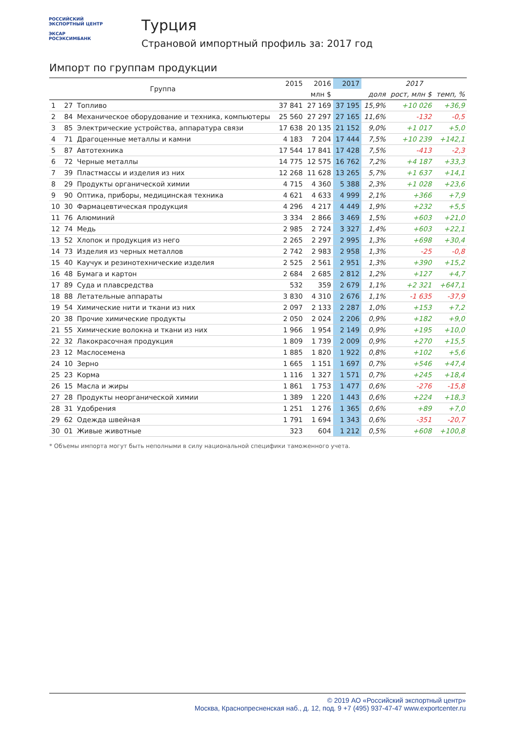РОССИЙСКИЙ
ЭКСПОРТНЫЙ ЦЕНТР
ЭКСАР
РОСЭКСИМБАНК
Турция
Страновой импортный профиль за: 2017 год
Импорт по группам продукции
| Группа | | | 2015 | 2016 | 2017 | 2017 | | |
| --- | --- | --- | --- | --- | --- | --- | --- | --- |
| | | | млн $ | | | доля | рост, млн $ | темп, % |
| 1 | 27 | Топливо | 37 841 | 27 169 | 37 195 | 15,9% | +10 026 | +36,9 |
| 2 | 84 | Механическое оборудование и техника, компьютеры | 25 560 | 27 297 | 27 165 | 11,6% | -132 | -0,5 |
| 3 | 85 | Электрические устройства, аппаратура связи | 17 638 | 20 135 | 21 152 | 9,0% | +1 017 | +5,0 |
| 4 | 71 | Драгоценные металлы и камни | 4 183 | 7 204 | 17 444 | 7,5% | +10 239 | +142,1 |
| 5 | 87 | Автотехника | 17 544 | 17 841 | 17 428 | 7,5% | -413 | -2,3 |
| 6 | 72 | Черные металлы | 14 775 | 12 575 | 16 762 | 7,2% | +4 187 | +33,3 |
| 7 | 39 | Пластмассы и изделия из них | 12 268 | 11 628 | 13 265 | 5,7% | +1 637 | +14,1 |
| 8 | 29 | Продукты органической химии | 4 715 | 4 360 | 5 388 | 2,3% | +1 028 | +23,6 |
| 9 | 90 | Оптика, приборы, медицинская техника | 4 621 | 4 633 | 4 999 | 2,1% | +366 | +7,9 |
| 10 | 30 | Фармацевтическая продукция | 4 296 | 4 217 | 4 449 | 1,9% | +232 | +5,5 |
| 11 | 76 | Алюминий | 3 334 | 2 866 | 3 469 | 1,5% | +603 | +21,0 |
| 12 | 74 | Медь | 2 985 | 2 724 | 3 327 | 1,4% | +603 | +22,1 |
| 13 | 52 | Хлопок и продукция из него | 2 265 | 2 297 | 2 995 | 1,3% | +698 | +30,4 |
| 14 | 73 | Изделия из черных металлов | 2 742 | 2 983 | 2 958 | 1,3% | -25 | -0,8 |
| 15 | 40 | Каучук и резинотехнические изделия | 2 525 | 2 561 | 2 951 | 1,3% | +390 | +15,2 |
| 16 | 48 | Бумага и картон | 2 684 | 2 685 | 2 812 | 1,2% | +127 | +4,7 |
| 17 | 89 | Суда и плавсредства | 532 | 359 | 2 679 | 1,1% | +2 321 | +647,1 |
| 18 | 88 | Летательные аппараты | 3 830 | 4 310 | 2 676 | 1,1% | -1 635 | -37,9 |
| 19 | 54 | Химические нити и ткани из них | 2 097 | 2 133 | 2 287 | 1,0% | +153 | +7,2 |
| 20 | 38 | Прочие химические продукты | 2 050 | 2 024 | 2 206 | 0,9% | +182 | +9,0 |
| 21 | 55 | Химические волокна и ткани из них | 1 966 | 1 954 | 2 149 | 0,9% | +195 | +10,0 |
| 22 | 32 | Лакокрасочная продукция | 1 809 | 1 739 | 2 009 | 0,9% | +270 | +15,5 |
| 23 | 12 | Маслосемена | 1 885 | 1 820 | 1 922 | 0,8% | +102 | +5,6 |
| 24 | 10 | Зерно | 1 665 | 1 151 | 1 697 | 0,7% | +546 | +47,4 |
| 25 | 23 | Корма | 1 116 | 1 327 | 1 571 | 0,7% | +245 | +18,4 |
| 26 | 15 | Масла и жиры | 1 861 | 1 753 | 1 477 | 0,6% | -276 | -15,8 |
| 27 | 28 | Продукты неорганической химии | 1 389 | 1 220 | 1 443 | 0,6% | +224 | +18,3 |
| 28 | 31 | Удобрения | 1 251 | 1 276 | 1 365 | 0,6% | +89 | +7,0 |
| 29 | 62 | Одежда швейная | 1 791 | 1 694 | 1 343 | 0,6% | -351 | -20,7 |
| 30 | 01 | Живые животные | 323 | 604 | 1 212 | 0,5% | +608 | +100,8 |
* Объемы импорта могут быть неполными в силу национальной специфики таможенного учета.
© 2019 АО «Российский экспортный центр»
Москва, Краснопресненская наб., д. 12, под. 9 +7 (495) 937-47-47 www.exportcenter.ru